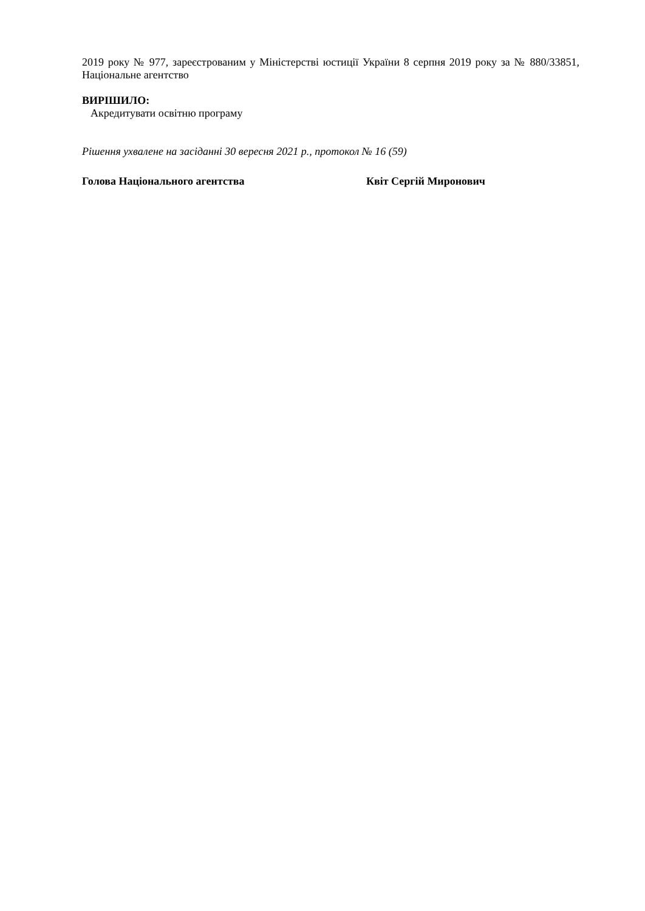2019 року № 977, зареєстрованим у Міністерстві юстиції України 8 серпня 2019 року за № 880/33851, Національне агентство
ВИРІШИЛО:
Акредитувати освітню програму
Рішення ухвалене на засіданні 30 вересня 2021 р., протокол № 16 (59)
Голова Національного агентства Квіт Сергій Миронович